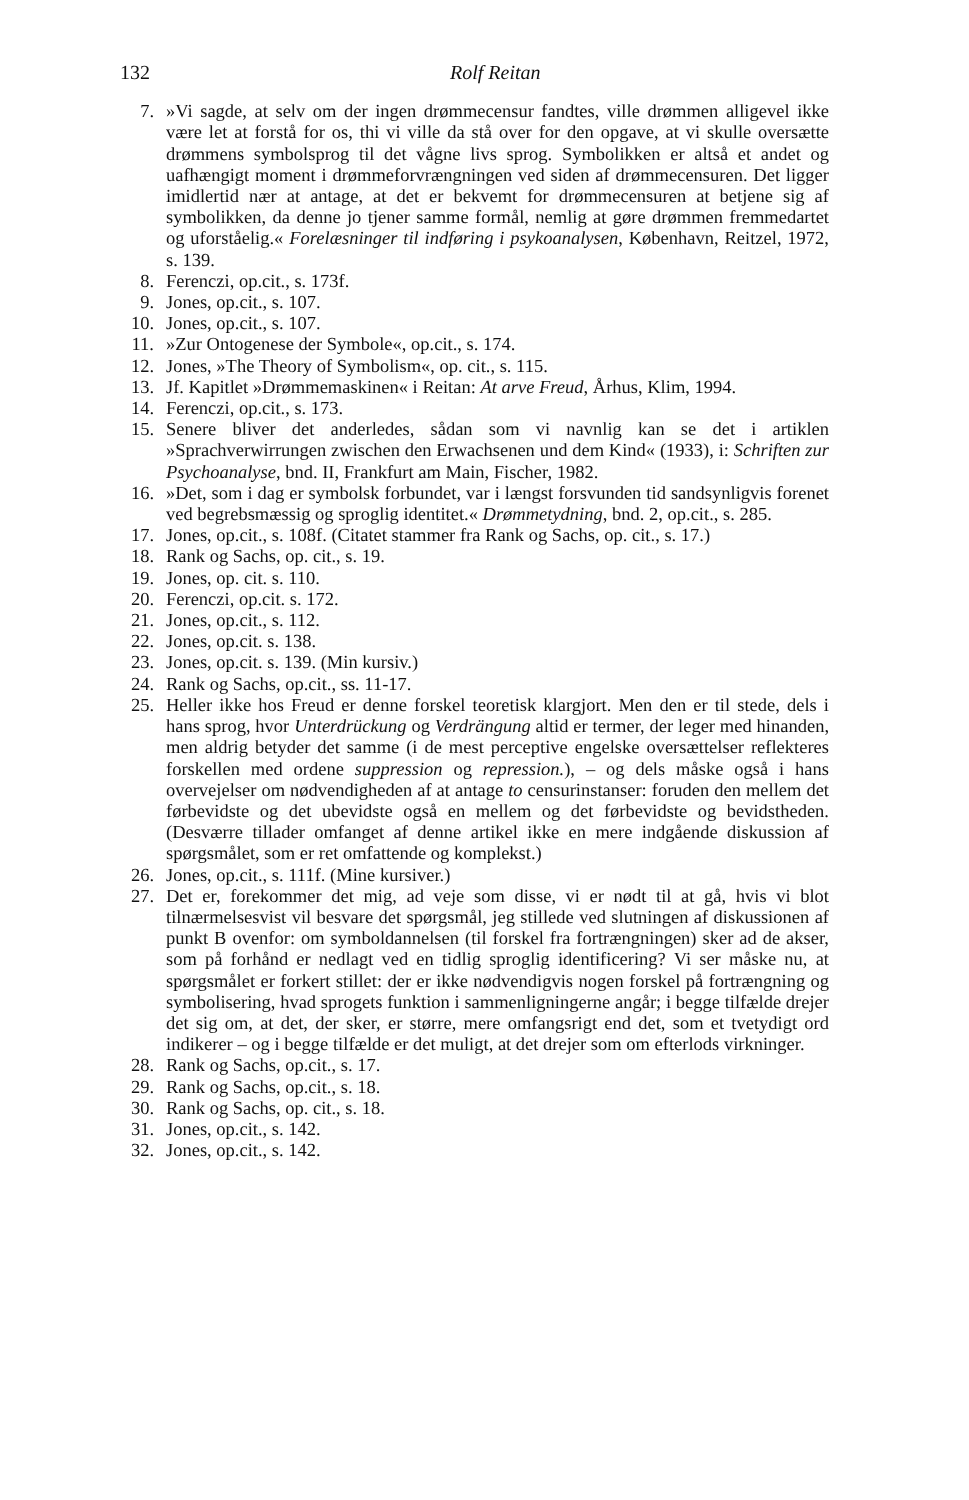132 Rolf Reitan
7. »Vi sagde, at selv om der ingen drømmecensur fandtes, ville drømmen alligevel ikke være let at forstå for os, thi vi ville da stå over for den opgave, at vi skulle oversætte drømmens symbolsprog til det vågne livs sprog. Symbolikken er altså et andet og uafhængigt moment i drømmeforvrængningen ved siden af drømmecensuren. Det ligger imidlertid nær at antage, at det er bekvemt for drømmecensuren at betjene sig af symbolikken, da denne jo tjener samme formål, nemlig at gøre drømmen fremmedartet og uforståelig.« Forelæsninger til indføring i psykoanalysen, København, Reitzel, 1972, s. 139.
8. Ferenczi, op.cit., s. 173f.
9. Jones, op.cit., s. 107.
10. Jones, op.cit., s. 107.
11. »Zur Ontogenese der Symbole«, op.cit., s. 174.
12. Jones, »The Theory of Symbolism«, op. cit., s. 115.
13. Jf. Kapitlet »Drømmemaskinen« i Reitan: At arve Freud, Århus, Klim, 1994.
14. Ferenczi, op.cit., s. 173.
15. Senere bliver det anderledes, sådan som vi navnlig kan se det i artiklen »Sprachverwirrungen zwischen den Erwachsenen und dem Kind« (1933), i: Schriften zur Psychoanalyse, bnd. II, Frankfurt am Main, Fischer, 1982.
16. »Det, som i dag er symbolsk forbundet, var i længst forsvunden tid sandsynligvis forenet ved begrebsmæssig og sproglig identitet.« Drømmetydning, bnd. 2, op.cit., s. 285.
17. Jones, op.cit., s. 108f. (Citatet stammer fra Rank og Sachs, op. cit., s. 17.)
18. Rank og Sachs, op. cit., s. 19.
19. Jones, op. cit. s. 110.
20. Ferenczi, op.cit. s. 172.
21. Jones, op.cit., s. 112.
22. Jones, op.cit. s. 138.
23. Jones, op.cit. s. 139. (Min kursiv.)
24. Rank og Sachs, op.cit., ss. 11-17.
25. Heller ikke hos Freud er denne forskel teoretisk klargjort. Men den er til stede, dels i hans sprog, hvor Unterdrückung og Verdrängung altid er termer, der leger med hinanden, men aldrig betyder det samme (i de mest perceptive engelske oversættelser reflekteres forskellen med ordene suppression og repression.), – og dels måske også i hans overvejelser om nødvendigheden af at antage to censurinstanser: foruden den mellem det førbevidste og det ubevidste også en mellem og det førbevidste og bevidstheden. (Desværre tillader omfanget af denne artikel ikke en mere indgående diskussion af spørgsmålet, som er ret omfattende og komplekst.)
26. Jones, op.cit., s. 111f. (Mine kursiver.)
27. Det er, forekommer det mig, ad veje som disse, vi er nødt til at gå, hvis vi blot tilnærmelsesvist vil besvare det spørgsmål, jeg stillede ved slutningen af diskussionen af punkt B ovenfor: om symboldannelsen (til forskel fra fortrængningen) sker ad de akser, som på forhånd er nedlagt ved en tidlig sproglig identificering? Vi ser måske nu, at spørgsmålet er forkert stillet: der er ikke nødvendigvis nogen forskel på fortrængning og symbolisering, hvad sprogets funktion i sammenligningerne angår; i begge tilfælde drejer det sig om, at det, der sker, er større, mere omfangsrigt end det, som et tvetydigt ord indikerer – og i begge tilfælde er det muligt, at det drejer som om efterlods virkninger.
28. Rank og Sachs, op.cit., s. 17.
29. Rank og Sachs, op.cit., s. 18.
30. Rank og Sachs, op. cit., s. 18.
31. Jones, op.cit., s. 142.
32. Jones, op.cit., s. 142.